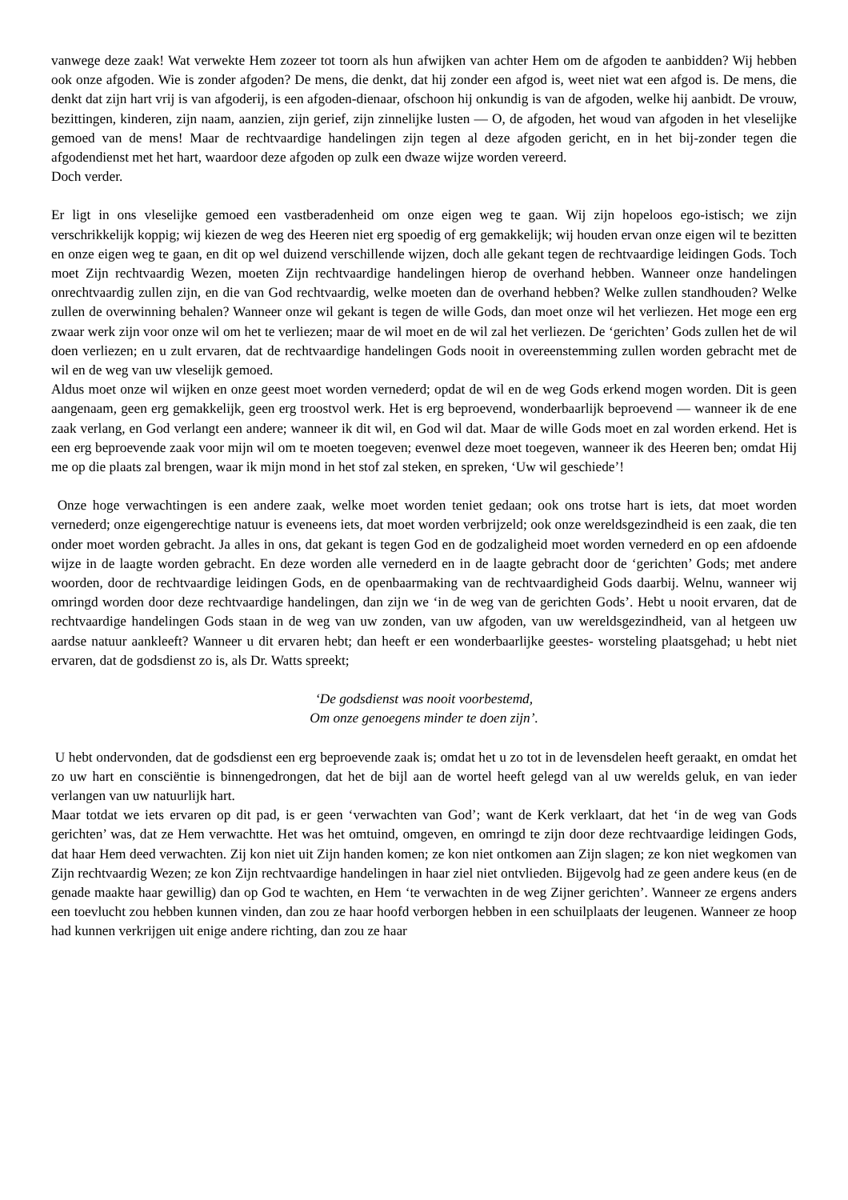vanwege deze zaak! Wat verwekte Hem zozeer tot toorn als hun afwijken van achter Hem om de afgoden te aanbidden? Wij hebben ook onze afgoden. Wie is zonder afgoden? De mens, die denkt, dat hij zonder een afgod is, weet niet wat een afgod is. De mens, die denkt dat zijn hart vrij is van afgoderij, is een afgoden-dienaar, ofschoon hij onkundig is van de afgoden, welke hij aanbidt. De vrouw, bezittingen, kinderen, zijn naam, aanzien, zijn gerief, zijn zinnelijke lusten — O, de afgoden, het woud van afgoden in het vleselijke gemoed van de mens! Maar de rechtvaardige handelingen zijn tegen al deze afgoden gericht, en in het bij-zonder tegen die afgodendienst met het hart, waardoor deze afgoden op zulk een dwaze wijze worden vereerd.
Doch verder.
Er ligt in ons vleselijke gemoed een vastberadenheid om onze eigen weg te gaan. Wij zijn hopeloos ego-istisch; we zijn verschrikkelijk koppig; wij kiezen de weg des Heeren niet erg spoedig of erg gemakkelijk; wij houden ervan onze eigen wil te bezitten en onze eigen weg te gaan, en dit op wel duizend verschillende wijzen, doch alle gekant tegen de rechtvaardige leidingen Gods. Toch moet Zijn rechtvaardig Wezen, moeten Zijn rechtvaardige handelingen hierop de overhand hebben. Wanneer onze handelingen onrechtvaardig zullen zijn, en die van God rechtvaardig, welke moeten dan de overhand hebben? Welke zullen standhouden? Welke zullen de overwinning behalen? Wanneer onze wil gekant is tegen de wille Gods, dan moet onze wil het verliezen. Het moge een erg zwaar werk zijn voor onze wil om het te verliezen; maar de wil moet en de wil zal het verliezen. De ‘gerichten’ Gods zullen het de wil doen verliezen; en u zult ervaren, dat de rechtvaardige handelingen Gods nooit in overeenstemming zullen worden gebracht met de wil en de weg van uw vleselijk gemoed.
Aldus moet onze wil wijken en onze geest moet worden vernederd; opdat de wil en de weg Gods erkend mogen worden. Dit is geen aangenaam, geen erg gemakkelijk, geen erg troostvol werk. Het is erg beproevend, wonderbaarlijk beproevend — wanneer ik de ene zaak verlang, en God verlangt een andere; wanneer ik dit wil, en God wil dat. Maar de wille Gods moet en zal worden erkend. Het is een erg beproevende zaak voor mijn wil om te moeten toegeven; evenwel deze moet toegeven, wanneer ik des Heeren ben; omdat Hij me op die plaats zal brengen, waar ik mijn mond in het stof zal steken, en spreken, ‘Uw wil geschiede’!
Onze hoge verwachtingen is een andere zaak, welke moet worden teniet gedaan; ook ons trotse hart is iets, dat moet worden vernederd; onze eigengerechtige natuur is eveneens iets, dat moet worden verbrijzeld; ook onze wereldsgezindheid is een zaak, die ten onder moet worden gebracht. Ja alles in ons, dat gekant is tegen God en de godzaligheid moet worden vernederd en op een afdoende wijze in de laagte worden gebracht. En deze worden alle vernederd en in de laagte gebracht door de ‘gerichten’ Gods; met andere woorden, door de rechtvaardige leidingen Gods, en de openbaarmaking van de rechtvaardigheid Gods daarbij. Welnu, wanneer wij omringd worden door deze rechtvaardige handelingen, dan zijn we ‘in de weg van de gerichten Gods’. Hebt u nooit ervaren, dat de rechtvaardige handelingen Gods staan in de weg van uw zonden, van uw afgoden, van uw wereldsgezindheid, van al hetgeen uw aardse natuur aankleeft? Wanneer u dit ervaren hebt; dan heeft er een wonderbaarlijke geestes- worsteling plaatsgehad; u hebt niet ervaren, dat de godsdienst zo is, als Dr. Watts spreekt;
‘De godsdienst was nooit voorbestemd,
Om onze genoegens minder te doen zijn’.
U hebt ondervonden, dat de godsdienst een erg beproevende zaak is; omdat het u zo tot in de levensdelen heeft geraakt, en omdat het zo uw hart en consciëntie is binnengedrongen, dat het de bijl aan de wortel heeft gelegd van al uw werelds geluk, en van ieder verlangen van uw natuurlijk hart.
Maar totdat we iets ervaren op dit pad, is er geen ‘verwachten van God’; want de Kerk verklaart, dat het ‘in de weg van Gods gerichten’ was, dat ze Hem verwachtte. Het was het omtuind, omgeven, en omringd te zijn door deze rechtvaardige leidingen Gods, dat haar Hem deed verwachten. Zij kon niet uit Zijn handen komen; ze kon niet ontkomen aan Zijn slagen; ze kon niet wegkomen van Zijn rechtvaardig Wezen; ze kon Zijn rechtvaardige handelingen in haar ziel niet ontvlieden. Bijgevolg had ze geen andere keus (en de genade maakte haar gewillig) dan op God te wachten, en Hem ‘te verwachten in de weg Zijner gerichten’. Wanneer ze ergens anders een toevlucht zou hebben kunnen vinden, dan zou ze haar hoofd verborgen hebben in een schuilplaats der leugenen. Wanneer ze hoop had kunnen verkrijgen uit enige andere richting, dan zou ze haar